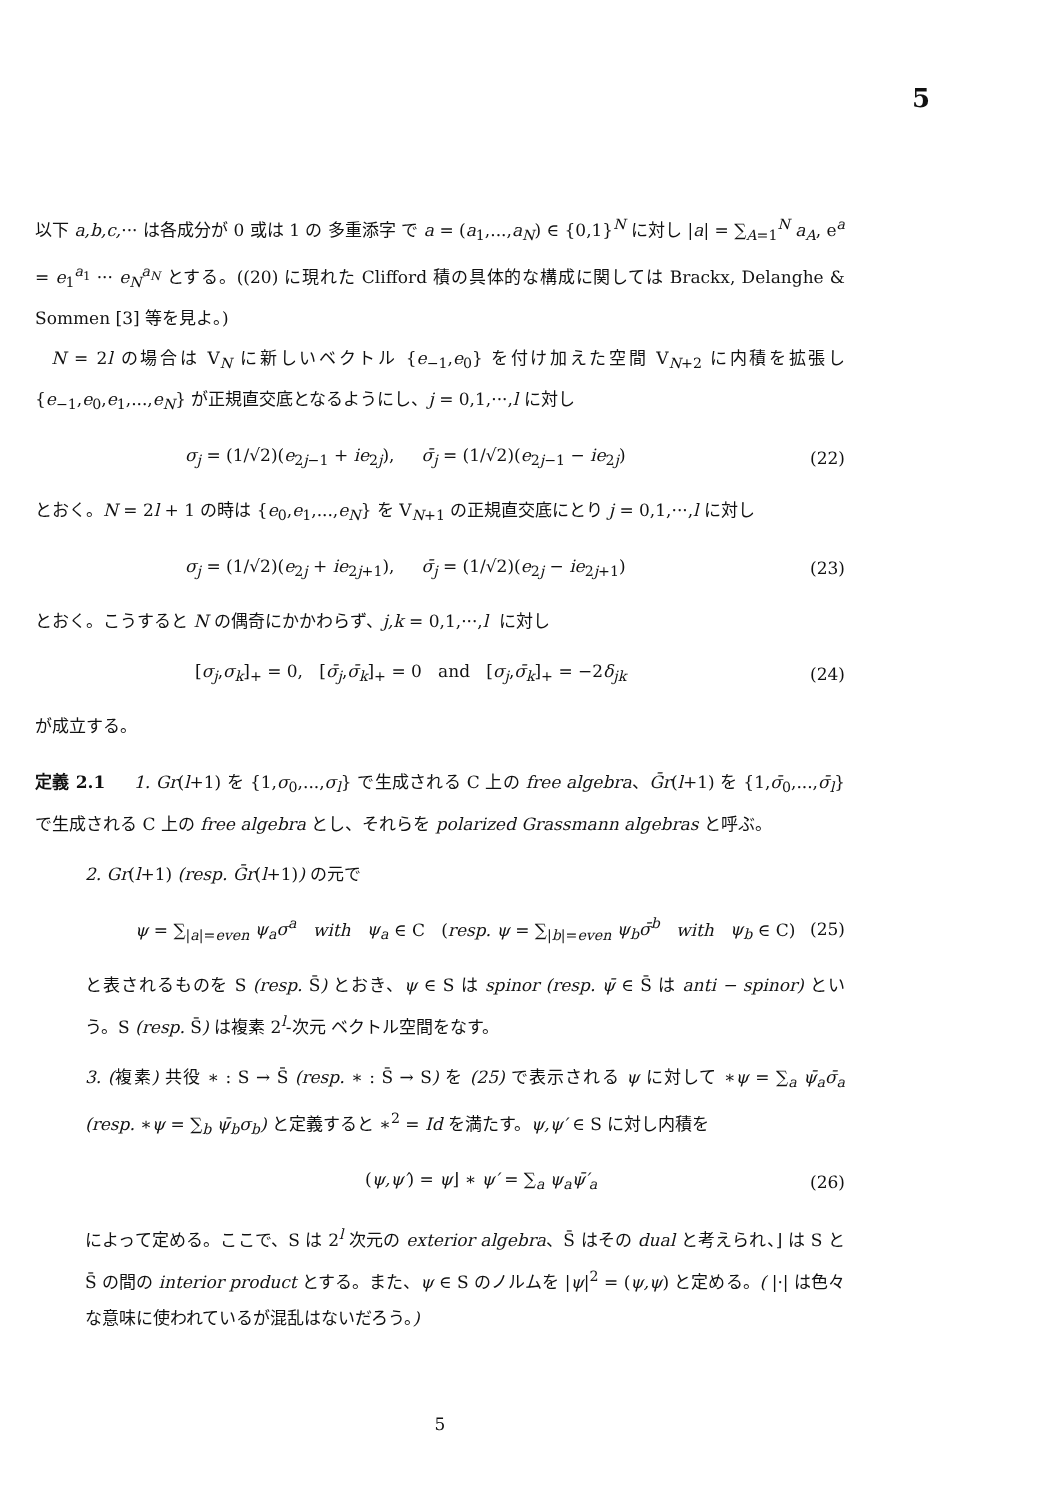5
以下 a,b,c,··· は各成分が 0 或は 1 の 多重添字 で a = (a<sub>1</sub>,...,a<sub>N</sub>) ∈ {0,1}<sup>N</sup> に対し |a| = ∑<sub>A=1</sub><sup>N</sup> a<sub>A</sub>, e<sup>a</sup> = e<sub>1</sub><sup>a<sub>1</sub></sup> ··· e<sub>N</sub><sup>a<sub>N</sub></sup> とする。((20) に現れた Clifford 積の具体的な構成に関しては Brackx, Delanghe & Sommen [3] 等を見よ。)
N = 2l の場合は V<sub>N</sub> に新しいベクトル {e<sub>−1</sub>,e<sub>0</sub>} を付け加えた空間 V<sub>N+2</sub> に内積を拡張し {e<sub>−1</sub>,e<sub>0</sub>,e<sub>1</sub>,...,e<sub>N</sub>} が正規直交底となるようにし、j = 0,1,···,l に対し
σ<sub>j</sub> = (1/√2)(e<sub>2j−1</sub> + ie<sub>2j</sub>), σ̄<sub>j</sub> = (1/√2)(e<sub>2j−1</sub> − ie<sub>2j</sub>) (22)
とおく。N = 2l + 1 の時は {e<sub>0</sub>,e<sub>1</sub>,...,e<sub>N</sub>} を V<sub>N+1</sub> の正規直交底にとり j = 0,1,···,l に対し
σ<sub>j</sub> = (1/√2)(e<sub>2j</sub> + ie<sub>2j+1</sub>), σ̄<sub>j</sub> = (1/√2)(e<sub>2j</sub> − ie<sub>2j+1</sub>) (23)
とおく。こうすると N の偶奇にかかわらず、j,k = 0,1,···,l に対し
[σ<sub>j</sub>,σ<sub>k</sub>]<sub>+</sub> = 0, [σ̄<sub>j</sub>,σ̄<sub>k</sub>]<sub>+</sub> = 0 and [σ<sub>j</sub>,σ̄<sub>k</sub>]<sub>+</sub> = −2δ<sub>jk</sub> (24)
が成立する。
定義 2.1 1. Gr(l+1) を {1,σ<sub>0</sub>,...,σ<sub>l</sub>} で生成される C 上の free algebra、Ḡr(l+1) を {1,σ̄<sub>0</sub>,...,σ̄<sub>l</sub>} で生成される C 上の free algebra とし、それらを polarized Grassmann algebras と呼ぶ。
2. Gr(l+1) (resp. Ḡr(l+1)) の元で
ψ = ∑<sub>|a|=even</sub> ψ<sub>a</sub>σ<sup>a</sup> with ψ<sub>a</sub> ∈ C (resp. ψ = ∑<sub>|b|=even</sub> ψ<sub>b</sub>σ̄<sup>b</sup> with ψ<sub>b</sub> ∈ C) (25)
と表されるものを S (resp. S̄) とおき、ψ ∈ S は spinor (resp. ψ̄ ∈ S̄ は anti − spinor) という。S (resp. S̄) は複素 2<sup>l</sup>-次元 ベクトル空間をなす。
3. (複素) 共役 ∗ : S → S̄ (resp. ∗ : S̄ → S) を (25) で表示される ψ に対して ∗ψ = ∑<sub>a</sub> ψ̄<sub>a</sub>σ̄<sub>a</sub> (resp. ∗ψ = ∑<sub>b</sub> ψ̄<sub>b</sub>σ<sub>b</sub>) と定義すると ∗<sup>2</sup> = Id を満たす。ψ,ψ′ ∈ S に対し内積を
(ψ,ψ′) = ψ⌋ ∗ ψ′ = ∑<sub>a</sub> ψ<sub>a</sub>ψ̄′<sub>a</sub> (26)
によって定める。ここで、S は 2<sup>l</sup> 次元の exterior algebra、S̄ はその dual と考えられ、⌋ は S と S̄ の間の interior product とする。また、ψ ∈ S のノルムを |ψ|<sup>2</sup> = (ψ,ψ) と定める。( |·| は色々な意味に使われているが混乱はないだろう。)
5